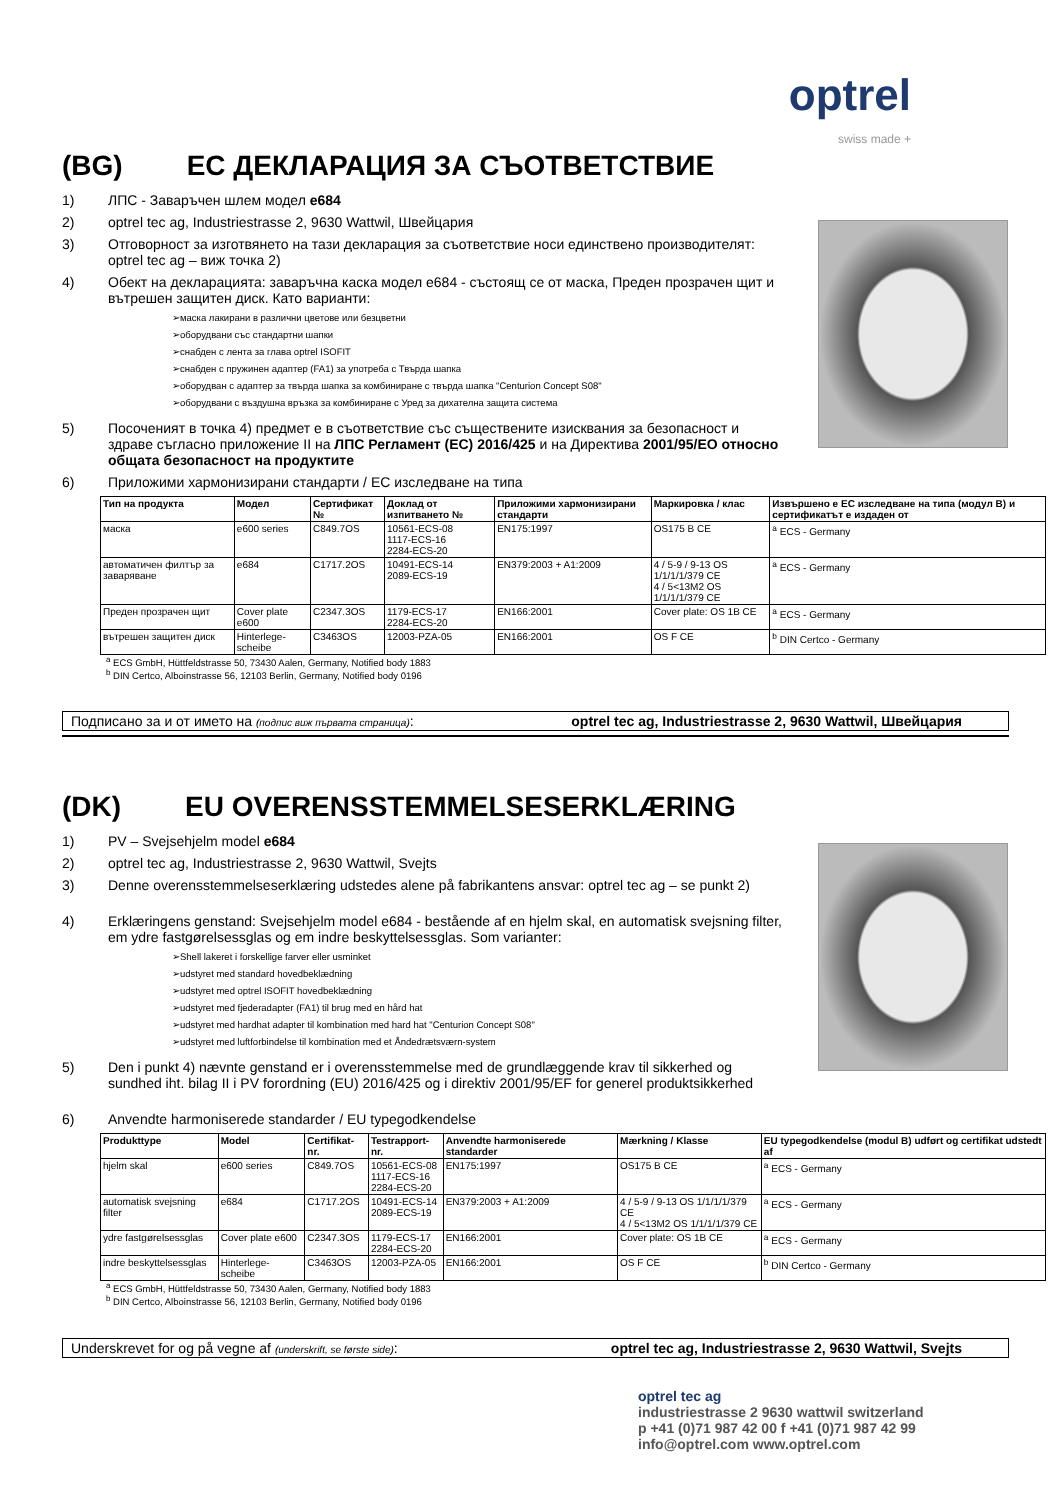optrel
swiss made +
(BG) ЕС ДЕКЛАРАЦИЯ ЗА СЪОТВЕТСТВИЕ
1) ЛПС - Заваръчен шлем модел e684
2) optrel tec ag, Industriestrasse 2, 9630 Wattwil, Швейцария
3) Отговорност за изготвянето на тази декларация за съответствие носи единствено производителят: optrel tec ag – виж точка 2)
4) Обект на декларацията: заваръчна каска модел е684 - състоящ се от маска, Преден прозрачен щит и вътрешен защитен диск. Като варианти:
маска лакирани в различни цветове или безцветни
оборудвани със стандартни шапки
снабден с лента за глава optrel ISOFIT
снабден с пружинен адаптер (FA1) за употреба с Твърда шапка
оборудван с адаптер за твърда шапка за комбиниране с твърда шапка "Centurion Concept S08"
оборудвани с въздушна връзка за комбиниране с Уред за дихателна защита система
5) Посоченият в точка 4) предмет е в съответствие със съществените изисквания за безопасност и здраве съгласно приложение II на ЛПС Регламент (ЕС) 2016/425 и на Директива 2001/95/ЕО относно общата безопасност на продуктите
6) Приложими хармонизирани стандарти / ЕС изследване на типа
| Тип на продукта | Модел | Сертификат № | Доклад от изпитването № | Приложими хармонизирани стандарти | Маркировка / клас | Извършено е ЕС изследване на типа (модул B) и сертификатът е издаден от |
| --- | --- | --- | --- | --- | --- | --- |
| маска | e600 series | C849.7OS | 10561-ECS-08 1117-ECS-16 2284-ECS-20 | EN175:1997 | OS175 B CE | <sup>a</sup> ECS - Germany |
| автоматичен филтър за заваряване | e684 | C1717.2OS | 10491-ECS-14 2089-ECS-19 | EN379:2003 + A1:2009 | 4 / 5-9 / 9-13 OS 1/1/1/1/379 CE 4 / 5<13M2 OS 1/1/1/1/379 CE | <sup>a</sup> ECS - Germany |
| Преден прозрачен щит | Cover plate e600 | C2347.3OS | 1179-ECS-17 2284-ECS-20 | EN166:2001 | Cover plate: OS 1B CE | <sup>a</sup> ECS - Germany |
| вътрешен защитен диск | Hinterlege-scheibe | C3463OS | 12003-PZA-05 | EN166:2001 | OS F CE | <sup>b</sup> DIN Certco - Germany |
<sup>a</sup> ECS GmbH, Hüttfeldstrasse 50, 73430 Aalen, Germany, Notified body 1883
<sup>b</sup> DIN Certco, Alboinstrasse 56, 12103 Berlin, Germany, Notified body 0196
Подписано за и от името на (подпис виж първата страница): optrel tec ag, Industriestrasse 2, 9630 Wattwil, Швейцария
(DK) EU OVERENSSTEMMELSESERKLÆRING
1) PV – Svejsehjelm model e684
2) optrel tec ag, Industriestrasse 2, 9630 Wattwil, Svejts
3) Denne overensstemmelseserklæring udstedes alene på fabrikantens ansvar: optrel tec ag – se punkt 2)
4) Erklæringens genstand: Svejsehjelm model e684 - bestående af en hjelm skal, en automatisk svejsning filter, em ydre fastgørelsessglas og em indre beskyttelsessglas. Som varianter:
Shell lakeret i forskellige farver eller usminket
udstyret med standard hovedbeklædning
udstyret med optrel ISOFIT hovedbeklædning
udstyret med fjederadapter (FA1) til brug med en hård hat
udstyret med hardhat adapter til kombination med hard hat "Centurion Concept S08"
udstyret med luftforbindelse til kombination med et Åndedrætsværn-system
5) Den i punkt 4) nævnte genstand er i overensstemmelse med de grundlæggende krav til sikkerhed og sundhed iht. bilag II i PV forordning (EU) 2016/425 og i direktiv 2001/95/EF for generel produktsikkerhed
6) Anvendte harmoniserede standarder / EU typegodkendelse
| Produkttype | Model | Certifikat-nr. | Testrapport-nr. | Anvendte harmoniserede standarder | Mærkning / Klasse | EU typegodkendelse (modul B) udført og certifikat udstedt af |
| --- | --- | --- | --- | --- | --- | --- |
| hjelm skal | e600 series | C849.7OS | 10561-ECS-08 1117-ECS-16 2284-ECS-20 | EN175:1997 | OS175 B CE | <sup>a</sup> ECS - Germany |
| automatisk svejsning filter | e684 | C1717.2OS | 10491-ECS-14 2089-ECS-19 | EN379:2003 + A1:2009 | 4 / 5-9 / 9-13 OS 1/1/1/1/379 CE 4 / 5<13M2 OS 1/1/1/1/379 CE | <sup>a</sup> ECS - Germany |
| ydre fastgørelsessglas | Cover plate e600 | C2347.3OS | 1179-ECS-17 2284-ECS-20 | EN166:2001 | Cover plate: OS 1B CE | <sup>a</sup> ECS - Germany |
| indre beskyttelsessglas | Hinterlege-scheibe | C3463OS | 12003-PZA-05 | EN166:2001 | OS F CE | <sup>b</sup> DIN Certco - Germany |
<sup>a</sup> ECS GmbH, Hüttfeldstrasse 50, 73430 Aalen, Germany, Notified body 1883
<sup>b</sup> DIN Certco, Alboinstrasse 56, 12103 Berlin, Germany, Notified body 0196
Underskrevet for og på vegne af (underskrift, se første side): optrel tec ag, Industriestrasse 2, 9630 Wattwil, Svejts
optrel tec ag
industriestrasse 2 9630 wattwil switzerland
p +41 (0)71 987 42 00 f +41 (0)71 987 42 99
info@optrel.com www.optrel.com